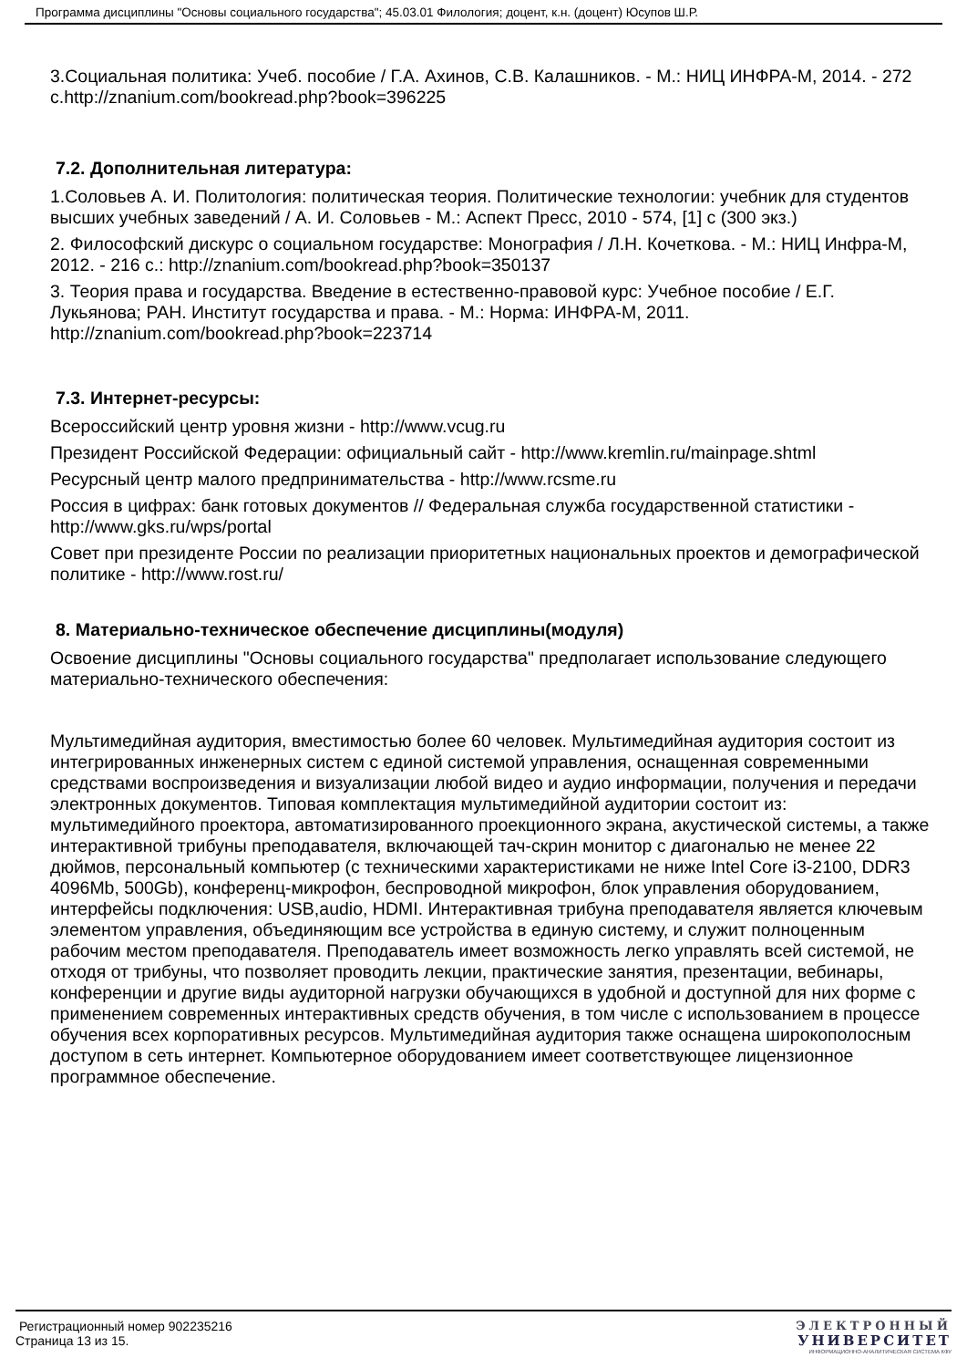Программа дисциплины "Основы социального государства"; 45.03.01 Филология; доцент, к.н. (доцент) Юсупов Ш.Р.
3.Социальная политика: Учеб. пособие / Г.А. Ахинов, С.В. Калашников. - М.: НИЦ ИНФРА-М, 2014. - 272 с.http://znanium.com/bookread.php?book=396225
7.2. Дополнительная литература:
1.Соловьев А. И. Политология: политическая теория. Политические технологии: учебник для студентов высших учебных заведений / А. И. Соловьев - М.: Аспект Пресс, 2010 - 574, [1] с (300 экз.)
2. Философский дискурс о социальном государстве: Монография / Л.Н. Кочеткова. - М.: НИЦ Инфра-М, 2012. - 216 с.: http://znanium.com/bookread.php?book=350137
3. Теория права и государства. Введение в естественно-правовой курс: Учебное пособие / Е.Г. Лукьянова; РАН. Институт государства и права. - М.: Норма: ИНФРА-М, 2011. http://znanium.com/bookread.php?book=223714
7.3. Интернет-ресурсы:
Всероссийский центр уровня жизни - http://www.vcug.ru
Президент Российской Федерации: официальный сайт - http://www.kremlin.ru/mainpage.shtml
Ресурсный центр малого предпринимательства - http://www.rcsme.ru
Россия в цифрах: банк готовых документов // Федеральная служба государственной статистики - http://www.gks.ru/wps/portal
Совет при президенте России по реализации приоритетных национальных проектов и демографической политике - http://www.rost.ru/
8. Материально-техническое обеспечение дисциплины(модуля)
Освоение дисциплины "Основы социального государства" предполагает использование следующего материально-технического обеспечения:
Мультимедийная аудитория, вместимостью более 60 человек. Мультимедийная аудитория состоит из интегрированных инженерных систем с единой системой управления, оснащенная современными средствами воспроизведения и визуализации любой видео и аудио информации, получения и передачи электронных документов. Типовая комплектация мультимедийной аудитории состоит из: мультимедийного проектора, автоматизированного проекционного экрана, акустической системы, а также интерактивной трибуны преподавателя, включающей тач-скрин монитор с диагональю не менее 22 дюймов, персональный компьютер (с техническими характеристиками не ниже Intel Core i3-2100, DDR3 4096Mb, 500Gb), конференц-микрофон, беспроводной микрофон, блок управления оборудованием, интерфейсы подключения: USB,audio, HDMI. Интерактивная трибуна преподавателя является ключевым элементом управления, объединяющим все устройства в единую систему, и служит полноценным рабочим местом преподавателя. Преподаватель имеет возможность легко управлять всей системой, не отходя от трибуны, что позволяет проводить лекции, практические занятия, презентации, вебинары, конференции и другие виды аудиторной нагрузки обучающихся в удобной и доступной для них форме с применением современных интерактивных средств обучения, в том числе с использованием в процессе обучения всех корпоративных ресурсов. Мультимедийная аудитория также оснащена широкополосным доступом в сеть интернет. Компьютерное оборудованием имеет соответствующее лицензионное программное обеспечение.
Регистрационный номер 902235216
Страница 13 из 15.
ЭЛЕКТРОННЫЙ
УНИВЕРСИТЕТ
ИНФОРМАЦИОННО-АНАЛИТИЧЕСКАЯ СИСТЕМА КФУ